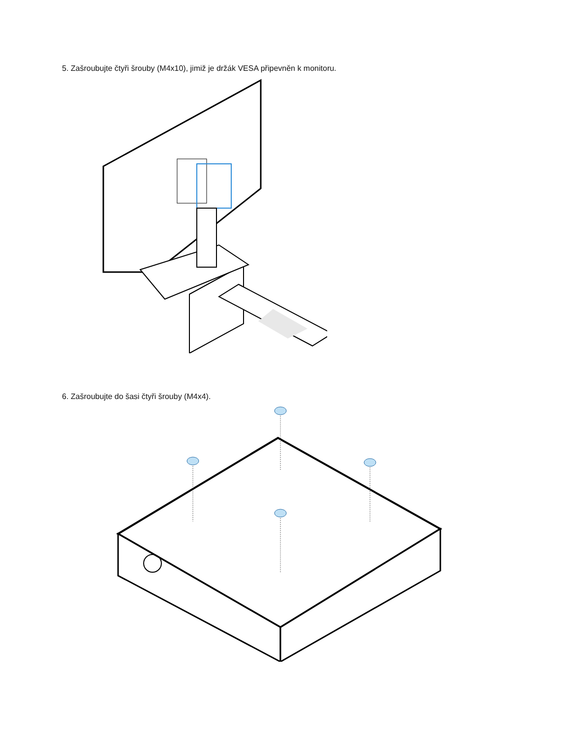5. Zašroubujte čtyři šrouby (M4x10), jimiž je držák VESA připevněn k monitoru.
6. Zašroubujte do šasi čtyři šrouby (M4x4).